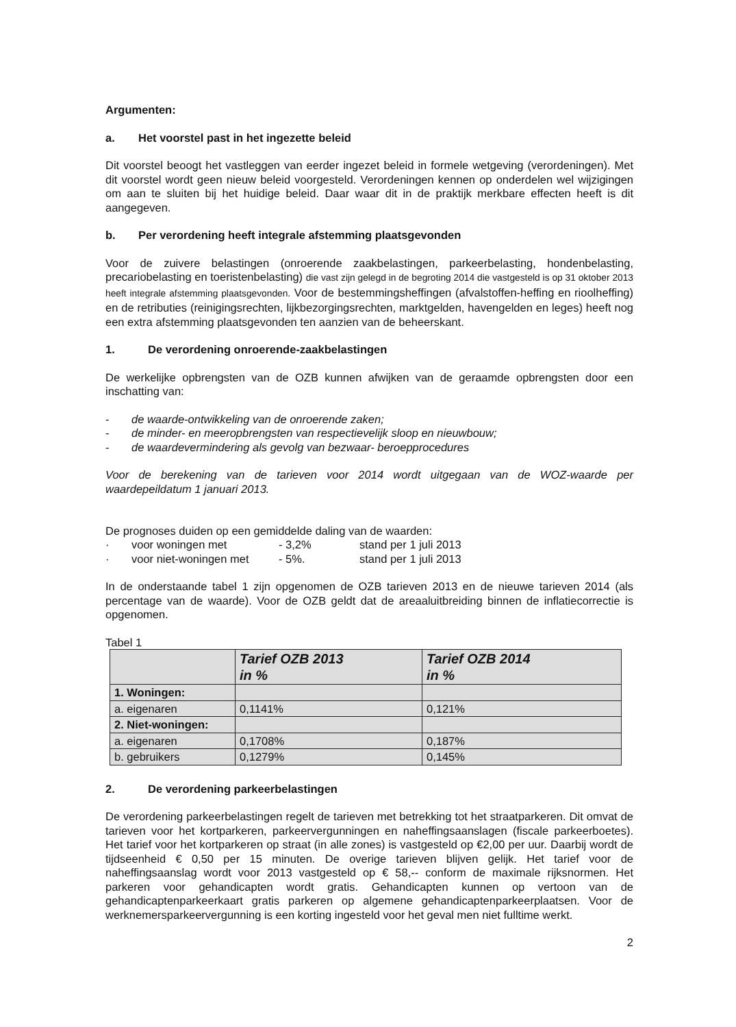Argumenten:
a. Het voorstel past in het ingezette beleid
Dit voorstel beoogt het vastleggen van eerder ingezet beleid in formele wetgeving (verordeningen). Met dit voorstel wordt geen nieuw beleid voorgesteld. Verordeningen kennen op onderdelen wel wijzigingen om aan te sluiten bij het huidige beleid. Daar waar dit in de praktijk merkbare effecten heeft is dit aangegeven.
b. Per verordening heeft integrale afstemming plaatsgevonden
Voor de zuivere belastingen (onroerende zaakbelastingen, parkeerbelasting, hondenbelasting, precariobelasting en toeristenbelasting) die vast zijn gelegd in de begroting 2014 die vastgesteld is op 31 oktober 2013 heeft integrale afstemming plaatsgevonden. Voor de bestemmingsheffingen (afvalstoffen-heffing en rioolheffing) en de retributies (reinigingsrechten, lijkbezorgingsrechten, marktgelden, havengelden en leges) heeft nog een extra afstemming plaatsgevonden ten aanzien van de beheerskant.
1. De verordening onroerende-zaakbelastingen
De werkelijke opbrengsten van de OZB kunnen afwijken van de geraamde opbrengsten door een inschatting van:
- de waarde-ontwikkeling van de onroerende zaken;
- de minder- en meeropbrengsten van respectievelijk sloop en nieuwbouw;
- de waardevermindering als gevolg van bezwaar- beroepprocedures
Voor de berekening van de tarieven voor 2014 wordt uitgegaan van de WOZ-waarde per waardepeildatum 1 januari 2013.
De prognoses duiden op een gemiddelde daling van de waarden:
· voor woningen met - 3,2% stand per 1 juli 2013
· voor niet-woningen met - 5%. stand per 1 juli 2013
In de onderstaande tabel 1 zijn opgenomen de OZB tarieven 2013 en de nieuwe tarieven 2014 (als percentage van de waarde). Voor de OZB geldt dat de areaaluitbreiding binnen de inflatiecorrectie is opgenomen.
Tabel 1
| | Tarief OZB 2013 in % | Tarief OZB 2014 in % |
| --- | --- | --- |
| 1. Woningen: | | |
| a. eigenaren | 0,1141% | 0,121% |
| 2. Niet-woningen: | | |
| a. eigenaren | 0,1708% | 0,187% |
| b. gebruikers | 0,1279% | 0,145% |
2. De verordening parkeerbelastingen
De verordening parkeerbelastingen regelt de tarieven met betrekking tot het straatparkeren. Dit omvat de tarieven voor het kortparkeren, parkeervergunningen en naheffingsaanslagen (fiscale parkeerboetes). Het tarief voor het kortparkeren op straat (in alle zones) is vastgesteld op €2,00 per uur. Daarbij wordt de tijdseenheid € 0,50 per 15 minuten. De overige tarieven blijven gelijk. Het tarief voor de naheffingsaanslag wordt voor 2013 vastgesteld op € 58,-- conform de maximale rijksnormen. Het parkeren voor gehandicapten wordt gratis. Gehandicapten kunnen op vertoon van de gehandicaptenparkeerkaart gratis parkeren op algemene gehandicaptenparkeerplaatsen. Voor de werknemersparkeervergunning is een korting ingesteld voor het geval men niet fulltime werkt.
2